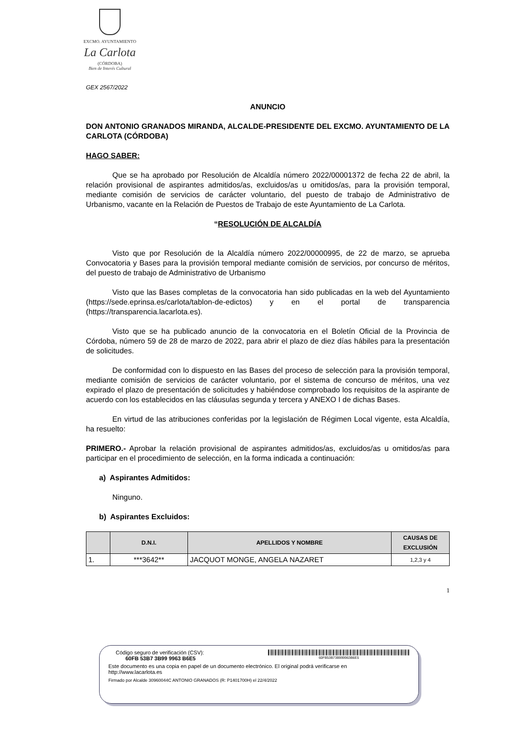EXCMO. AYUNTAMIENTO
La Carlota
(CÓRDOBA)
Bien de Interés Cultural
GEX 2567/2022
ANUNCIO
DON ANTONIO GRANADOS MIRANDA, ALCALDE-PRESIDENTE DEL EXCMO. AYUNTAMIENTO DE LA CARLOTA (CÓRDOBA)
HAGO SABER:
Que se ha aprobado por Resolución de Alcaldía número 2022/00001372 de fecha 22 de abril, la relación provisional de aspirantes admitidos/as, excluidos/as u omitidos/as, para la provisión temporal, mediante comisión de servicios de carácter voluntario, del puesto de trabajo de Administrativo de Urbanismo, vacante en la Relación de Puestos de Trabajo de este Ayuntamiento de La Carlota.
“RESOLUCIÓN DE ALCALDÍA
Visto que por Resolución de la Alcaldía número 2022/00000995, de 22 de marzo, se aprueba Convocatoria y Bases para la provisión temporal mediante comisión de servicios, por concurso de méritos, del puesto de trabajo de Administrativo de Urbanismo
Visto que las Bases completas de la convocatoria han sido publicadas en la web del Ayuntamiento (https://sede.eprinsa.es/carlota/tablon-de-edictos) y en el portal de transparencia (https://transparencia.lacarlota.es).
Visto que se ha publicado anuncio de la convocatoria en el Boletín Oficial de la Provincia de Córdoba, número 59 de 28 de marzo de 2022, para abrir el plazo de diez días hábiles para la presentación de solicitudes.
De conformidad con lo dispuesto en las Bases del proceso de selección para la provisión temporal, mediante comisión de servicios de carácter voluntario, por el sistema de concurso de méritos, una vez expirado el plazo de presentación de solicitudes y habiéndose comprobado los requisitos de la aspirante de acuerdo con los establecidos en las cláusulas segunda y tercera y ANEXO I de dichas Bases.
En virtud de las atribuciones conferidas por la legislación de Régimen Local vigente, esta Alcaldía, ha resuelto:
PRIMERO.- Aprobar la relación provisional de aspirantes admitidos/as, excluidos/as u omitidos/as para participar en el procedimiento de selección, en la forma indicada a continuación:
a) Aspirantes Admitidos:
Ninguno.
b) Aspirantes Excluidos:
| | D.N.I. | APELLIDOS Y NOMBRE | CAUSAS DE EXCLUSIÓN |
| --- | --- | --- | --- |
| 1. | ***3642** | JACQUOT MONGE, ANGELA NAZARET | 1,2,3 y 4 |
1
Código seguro de verificación (CSV):
60FB 53B7 3B99 9963 B6E5
60FB53B73B999963B6E5
Este documento es una copia en papel de un documento electrónico. El original podrá verificarse en
http://www.lacarlota.es
Firmado por Alcalde 30960044C ANTONIO GRANADOS (R: P1401700H) el 22/4/2022